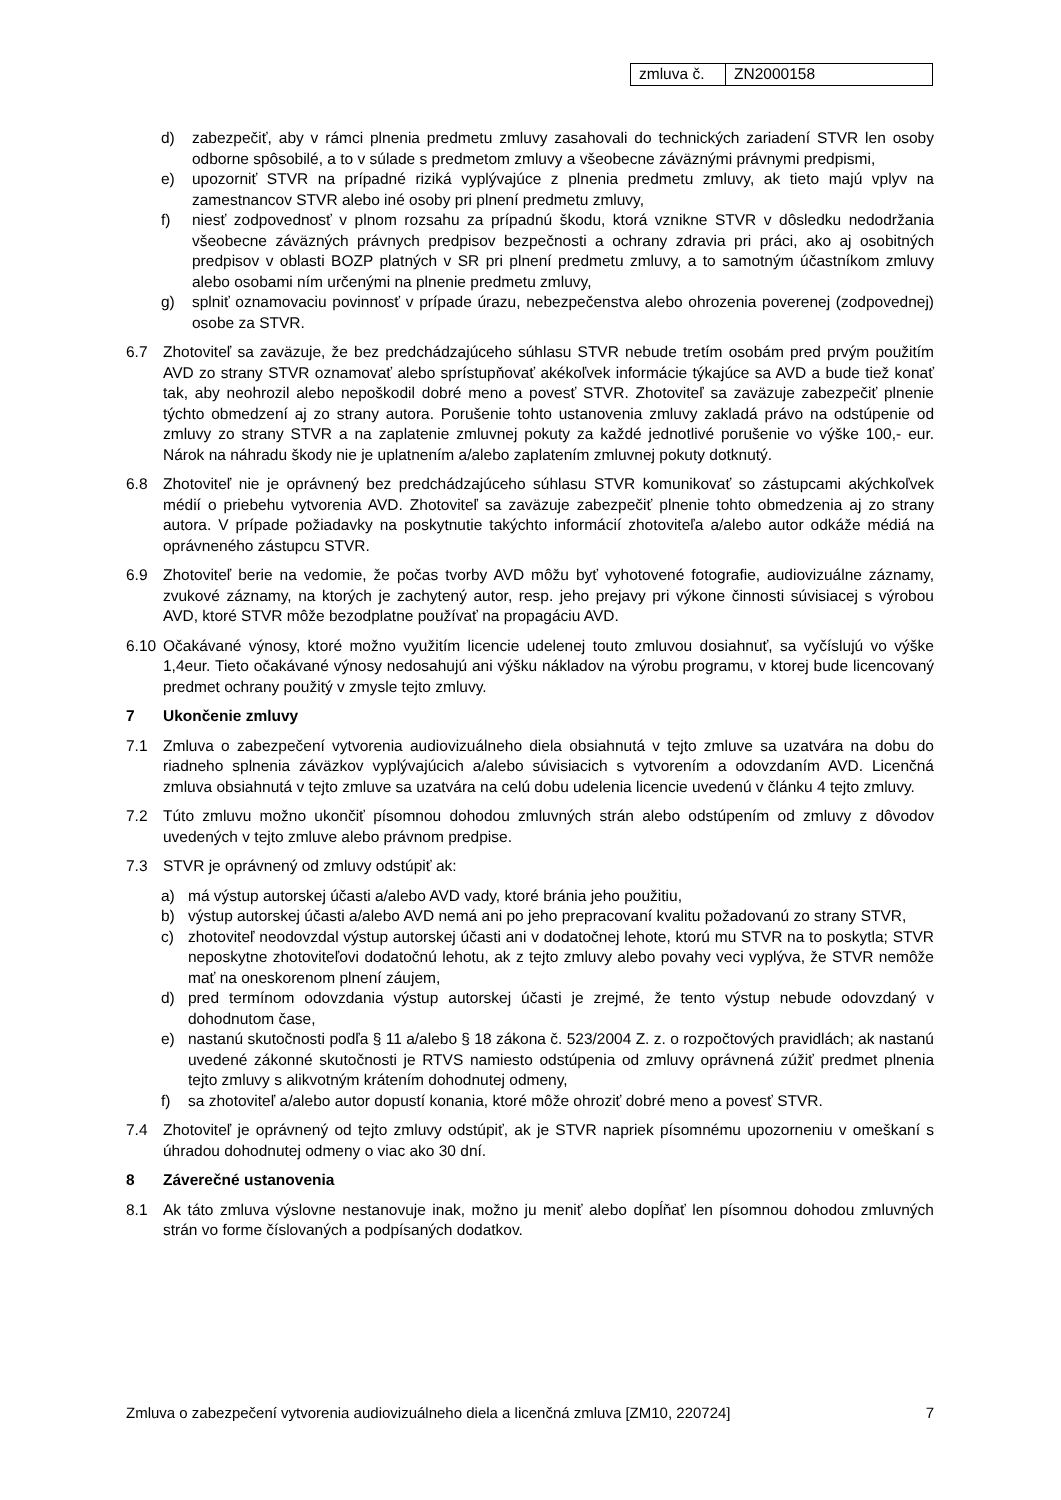| zmluva č. | ZN2000158 |
d) zabezpečiť, aby v rámci plnenia predmetu zmluvy zasahovali do technických zariadení STVR len osoby odborne spôsobilé, a to v súlade s predmetom zmluvy a všeobecne záväznými právnymi predpismi,
e) upozorniť STVR na prípadné riziká vyplývajúce z plnenia predmetu zmluvy, ak tieto majú vplyv na zamestnancov STVR alebo iné osoby pri plnení predmetu zmluvy,
f) niesť zodpovednosť v plnom rozsahu za prípadnú škodu, ktorá vznikne STVR v dôsledku nedodržania všeobecne záväzných právnych predpisov bezpečnosti a ochrany zdravia pri práci, ako aj osobitných predpisov v oblasti BOZP platných v SR pri plnení predmetu zmluvy, a to samotným účastníkom zmluvy alebo osobami ním určenými na plnenie predmetu zmluvy,
g) splniť oznamovaciu povinnosť v prípade úrazu, nebezpečenstva alebo ohrozenia poverenej (zodpovednej) osobe za STVR.
6.7 Zhotoviteľ sa zaväzuje, že bez predchádzajúceho súhlasu STVR nebude tretím osobám pred prvým použitím AVD zo strany STVR oznamovať alebo sprístupňovať akékoľvek informácie týkajúce sa AVD a bude tiež konať tak, aby neohrozil alebo nepoškodil dobré meno a povesť STVR. Zhotoviteľ sa zaväzuje zabezpečiť plnenie týchto obmedzení aj zo strany autora. Porušenie tohto ustanovenia zmluvy zakladá právo na odstúpenie od zmluvy zo strany STVR a na zaplatenie zmluvnej pokuty za každé jednotlivé porušenie vo výške 100,- eur. Nárok na náhradu škody nie je uplatnením a/alebo zaplatením zmluvnej pokuty dotknutý.
6.8 Zhotoviteľ nie je oprávnený bez predchádzajúceho súhlasu STVR komunikovať so zástupcami akýchkoľvek médií o priebehu vytvorenia AVD. Zhotoviteľ sa zaväzuje zabezpečiť plnenie tohto obmedzenia aj zo strany autora. V prípade požiadavky na poskytnutie takýchto informácií zhotoviteľa a/alebo autor odkáže médiá na oprávneného zástupcu STVR.
6.9 Zhotoviteľ berie na vedomie, že počas tvorby AVD môžu byť vyhotovené fotografie, audiovizuálne záznamy, zvukové záznamy, na ktorých je zachytený autor, resp. jeho prejavy pri výkone činnosti súvisiacej s výrobou AVD, ktoré STVR môže bezodplatne používať na propagáciu AVD.
6.10 Očakávané výnosy, ktoré možno využitím licencie udelenej touto zmluvou dosiahnuť, sa vyčíslujú vo výške 1,4eur. Tieto očakávané výnosy nedosahujú ani výšku nákladov na výrobu programu, v ktorej bude licencovaný predmet ochrany použitý v zmysle tejto zmluvy.
7 Ukončenie zmluvy
7.1 Zmluva o zabezpečení vytvorenia audiovizuálneho diela obsiahnutá v tejto zmluve sa uzatvára na dobu do riadneho splnenia záväzkov vyplývajúcich a/alebo súvisiacich s vytvorením a odovzdaním AVD. Licenčná zmluva obsiahnutá v tejto zmluve sa uzatvára na celú dobu udelenia licencie uvedenú v článku 4 tejto zmluvy.
7.2 Túto zmluvu možno ukončiť písomnou dohodou zmluvných strán alebo odstúpením od zmluvy z dôvodov uvedených v tejto zmluve alebo právnom predpise.
7.3 STVR je oprávnený od zmluvy odstúpiť ak:
a) má výstup autorskej účasti a/alebo AVD vady, ktoré bránia jeho použitiu,
b) výstup autorskej účasti a/alebo AVD nemá ani po jeho prepracovaní kvalitu požadovanú zo strany STVR,
c) zhotoviteľ neodovzdal výstup autorskej účasti ani v dodatočnej lehote, ktorú mu STVR na to poskytla; STVR neposkytne zhotoviteľovi dodatočnú lehotu, ak z tejto zmluvy alebo povahy veci vyplýva, že STVR nemôže mať na oneskorenom plnení záujem,
d) pred termínom odovzdania výstup autorskej účasti je zrejmé, že tento výstup nebude odovzdaný v dohodnutom čase,
e) nastanú skutočnosti podľa § 11 a/alebo § 18 zákona č. 523/2004 Z. z. o rozpočtových pravidlách; ak nastanú uvedené zákonné skutočnosti je RTVS namiesto odstúpenia od zmluvy oprávnená zúžiť predmet plnenia tejto zmluvy s alikvotným krátením dohodnutej odmeny,
f) sa zhotoviteľ a/alebo autor dopustí konania, ktoré môže ohroziť dobré meno a povesť STVR.
7.4 Zhotoviteľ je oprávnený od tejto zmluvy odstúpiť, ak je STVR napriek písomnému upozorneniu v omeškaní s úhradou dohodnutej odmeny o viac ako 30 dní.
8 Záverečné ustanovenia
8.1 Ak táto zmluva výslovne nestanovuje inak, možno ju meniť alebo dopĺňať len písomnou dohodou zmluvných strán vo forme číslovaných a podpísaných dodatkov.
Zmluva o zabezpečení vytvorenia audiovizuálneho diela a licenčná zmluva [ZM10, 220724] 7